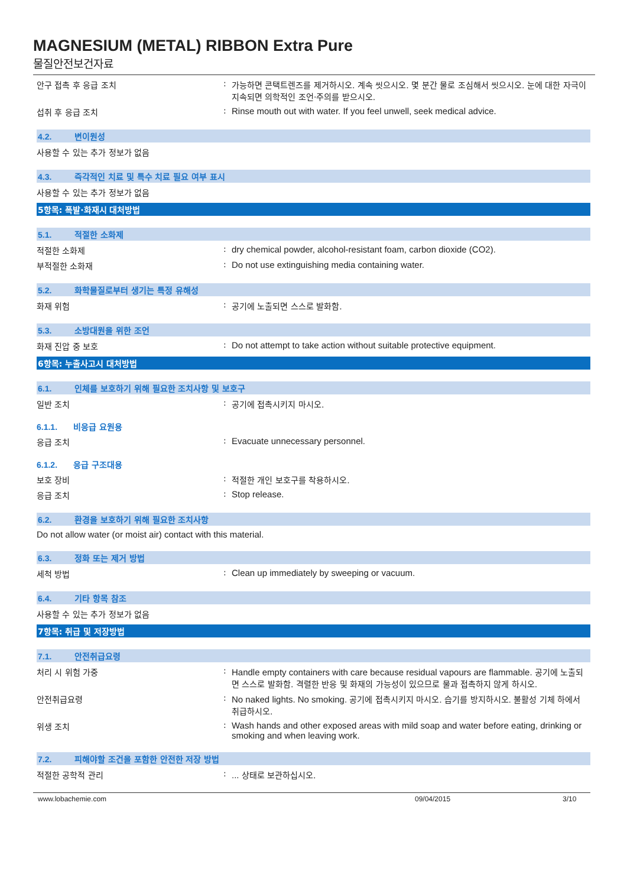MAGNESIUM (METAL) RIBBON Extra Pure
물질안전보건자료
안구 접촉 후 응급 조치 : 가능하면 콘택트렌즈를 제거하시오. 계속 씻으시오. 몇 분간 물로 조심해서 씻으시오. 눈에 대한 자극이 지속되면 의학적인 조언·주의를 받으시오.
섭취 후 응급 조치 : Rinse mouth out with water. If you feel unwell, seek medical advice.
4.2. 변이원성
사용할 수 있는 추가 정보가 없음
4.3. 즉각적인 치료 및 특수 치료 필요 여부 표시
사용할 수 있는 추가 정보가 없음
5항목: 폭발·화재시 대처방법
5.1. 적절한 소화제
적절한 소화제 : dry chemical powder, alcohol-resistant foam, carbon dioxide (CO2).
부적절한 소화재 : Do not use extinguishing media containing water.
5.2. 화학물질로부터 생기는 특정 유해성
화재 위험 : 공기에 노출되면 스스로 발화함.
5.3. 소방대원을 위한 조언
화재 진압 중 보호 : Do not attempt to take action without suitable protective equipment.
6항목: 누출사고시 대처방법
6.1. 인체를 보호하기 위해 필요한 조치사항 및 보호구
일반 조치 : 공기에 접촉시키지 마시오.
6.1.1. 비응급 요원용
응급 조치 : Evacuate unnecessary personnel.
6.1.2. 응급 구조대용
보호 장비 : 적절한 개인 보호구를 착용하시오.
응급 조치 : Stop release.
6.2. 환경을 보호하기 위해 필요한 조치사항
Do not allow water (or moist air) contact with this material.
6.3. 정화 또는 제거 방법
세척 방법 : Clean up immediately by sweeping or vacuum.
6.4. 기타 항목 참조
사용할 수 있는 추가 정보가 없음
7항목: 취급 및 저장방법
7.1. 안전취급요령
처리 시 위험 가중 : Handle empty containers with care because residual vapours are flammable. 공기에 노출되면 스스로 발화함. 격렬한 반응 및 화재의 가능성이 있으므로 물과 접촉하지 않게 하시오.
안전취급요령 : No naked lights. No smoking. 공기에 접촉시키지 마시오. 습기를 방지하시오. 불활성 기체 하에서 취급하시오.
위생 조치 : Wash hands and other exposed areas with mild soap and water before eating, drinking or smoking and when leaving work.
7.2. 피해야할 조건을 포함한 안전한 저장 방법
적절한 공학적 관리 : ... 상태로 보관하십시오.
www.lobachemie.com 09/04/2015 3/10